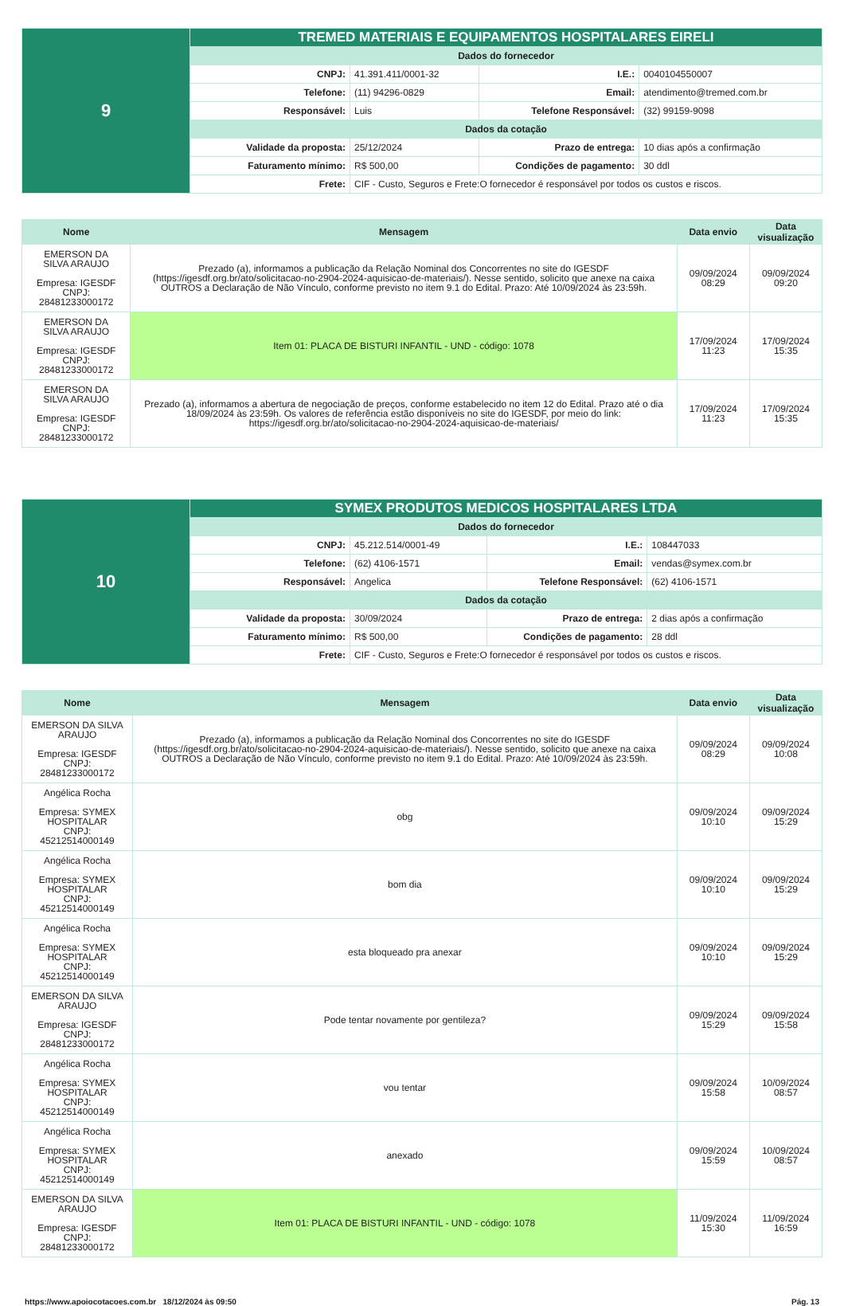| 9 | TREMED MATERIAIS E EQUIPAMENTOS HOSPITALARES EIRELI | | | |
| | Dados do fornecedor | | | |
| | CNPJ: | 41.391.411/0001-32 | I.E.: | 0040104550007 |
| | Telefone: | (11) 94296-0829 | Email: | atendimento@tremed.com.br |
| | Responsável: | Luis | Telefone Responsável: | (32) 99159-9098 |
| | Dados da cotação | | | |
| | Validade da proposta: | 25/12/2024 | Prazo de entrega: | 10 dias após a confirmação |
| | Faturamento mínimo: | R$ 500,00 | Condições de pagamento: | 30 ddl |
| | Frete: | CIF - Custo, Seguros e Frete:O fornecedor é responsável por todos os custos e riscos. | | |
| Nome | Mensagem | Data envio | Data visualização |
| --- | --- | --- | --- |
| EMERSON DA SILVA ARAUJO Empresa: IGESDF CNPJ: 28481233000172 | Prezado (a), informamos a publicação da Relação Nominal dos Concorrentes no site do IGESDF (https://igesdf.org.br/ato/solicitacao-no-2904-2024-aquisicao-de-materiais/). Nesse sentido, solicito que anexe na caixa OUTROS a Declaração de Não Vínculo, conforme previsto no item 9.1 do Edital. Prazo: Até 10/09/2024 às 23:59h. | 09/09/2024 08:29 | 09/09/2024 09:20 |
| EMERSON DA SILVA ARAUJO Empresa: IGESDF CNPJ: 28481233000172 | Item 01: PLACA DE BISTURI INFANTIL - UND - código: 1078 | 17/09/2024 11:23 | 17/09/2024 15:35 |
| EMERSON DA SILVA ARAUJO Empresa: IGESDF CNPJ: 28481233000172 | Prezado (a), informamos a abertura de negociação de preços, conforme estabelecido no item 12 do Edital. Prazo até o dia 18/09/2024 às 23:59h. Os valores de referência estão disponíveis no site do IGESDF, por meio do link: https://igesdf.org.br/ato/solicitacao-no-2904-2024-aquisicao-de-materiais/ | 17/09/2024 11:23 | 17/09/2024 15:35 |
| 10 | SYMEX PRODUTOS MEDICOS HOSPITALARES LTDA | | | |
| | Dados do fornecedor | | | |
| | CNPJ: | 45.212.514/0001-49 | I.E.: | 108447033 |
| | Telefone: | (62) 4106-1571 | Email: | vendas@symex.com.br |
| | Responsável: | Angelica | Telefone Responsável: | (62) 4106-1571 |
| | Dados da cotação | | | |
| | Validade da proposta: | 30/09/2024 | Prazo de entrega: | 2 dias após a confirmação |
| | Faturamento mínimo: | R$ 500,00 | Condições de pagamento: | 28 ddl |
| | Frete: | CIF - Custo, Seguros e Frete:O fornecedor é responsável por todos os custos e riscos. | | |
| Nome | Mensagem | Data envio | Data visualização |
| --- | --- | --- | --- |
| EMERSON DA SILVA ARAUJO Empresa: IGESDF CNPJ: 28481233000172 | Prezado (a), informamos a publicação da Relação Nominal dos Concorrentes no site do IGESDF (https://igesdf.org.br/ato/solicitacao-no-2904-2024-aquisicao-de-materiais/). Nesse sentido, solicito que anexe na caixa OUTROS a Declaração de Não Vínculo, conforme previsto no item 9.1 do Edital. Prazo: Até 10/09/2024 às 23:59h. | 09/09/2024 08:29 | 09/09/2024 10:08 |
| Angélica Rocha Empresa: SYMEX HOSPITALAR CNPJ: 45212514000149 | obg | 09/09/2024 10:10 | 09/09/2024 15:29 |
| Angélica Rocha Empresa: SYMEX HOSPITALAR CNPJ: 45212514000149 | bom dia | 09/09/2024 10:10 | 09/09/2024 15:29 |
| Angélica Rocha Empresa: SYMEX HOSPITALAR CNPJ: 45212514000149 | esta bloqueado pra anexar | 09/09/2024 10:10 | 09/09/2024 15:29 |
| EMERSON DA SILVA ARAUJO Empresa: IGESDF CNPJ: 28481233000172 | Pode tentar novamente por gentileza? | 09/09/2024 15:29 | 09/09/2024 15:58 |
| Angélica Rocha Empresa: SYMEX HOSPITALAR CNPJ: 45212514000149 | vou tentar | 09/09/2024 15:58 | 10/09/2024 08:57 |
| Angélica Rocha Empresa: SYMEX HOSPITALAR CNPJ: 45212514000149 | anexado | 09/09/2024 15:59 | 10/09/2024 08:57 |
| EMERSON DA SILVA ARAUJO Empresa: IGESDF CNPJ: 28481233000172 | Item 01: PLACA DE BISTURI INFANTIL - UND - código: 1078 | 11/09/2024 15:30 | 11/09/2024 16:59 |
https://www.apoiocotacoes.com.br 18/12/2024 às 09:50 Pág. 13